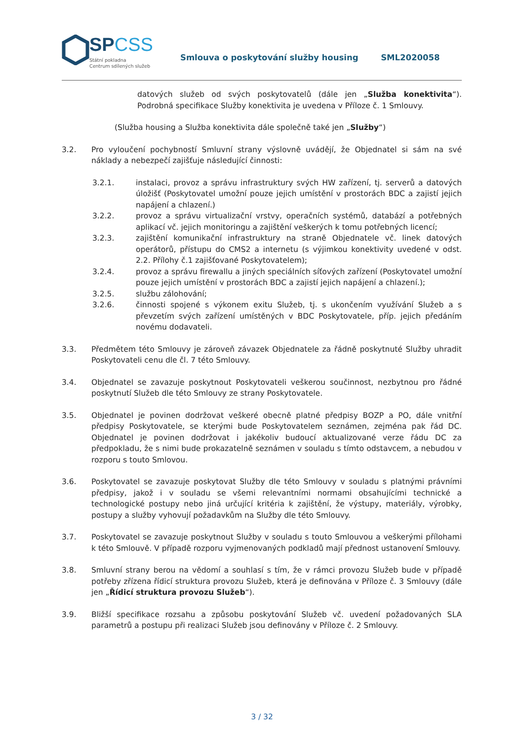SPCSS
Státní pokladna
Centrum sdílených služeb
Smlouva o poskytování služby housing SML2020058
datových služeb od svých poskytovatelů (dále jen „Služba konektivita“). Podrobná specifikace Služby konektivita je uvedena v Příloze č. 1 Smlouvy.
(Služba housing a Služba konektivita dále společně také jen „Služby“)
3.2. Pro vyloučení pochybností Smluvní strany výslovně uvádějí, že Objednatel si sám na své náklady a nebezpečí zajišťuje následující činnosti:
3.2.1. instalaci, provoz a správu infrastruktury svých HW zařízení, tj. serverů a datových úložišť (Poskytovatel umožní pouze jejich umístění v prostorách BDC a zajistí jejich napájení a chlazení.)
3.2.2. provoz a správu virtualizační vrstvy, operačních systémů, databází a potřebných aplikací vč. jejich monitoringu a zajištění veškerých k tomu potřebných licencí;
3.2.3. zajištění komunikační infrastruktury na straně Objednatele vč. linek datových operátorů, přístupu do CMS2 a internetu (s výjimkou konektivity uvedené v odst. 2.2. Přílohy č.1 zajišťované Poskytovatelem);
3.2.4. provoz a správu firewallu a jiných speciálních síťových zařízení (Poskytovatel umožní pouze jejich umístění v prostorách BDC a zajistí jejich napájení a chlazení.);
3.2.5. službu zálohování;
3.2.6. činnosti spojené s výkonem exitu Služeb, tj. s ukončením využívání Služeb a s převzetím svých zařízení umístěných v BDC Poskytovatele, příp. jejich předáním novému dodavateli.
3.3. Předmětem této Smlouvy je zároveň závazek Objednatele za řádně poskytnuté Služby uhradit Poskytovateli cenu dle čl. 7 této Smlouvy.
3.4. Objednatel se zavazuje poskytnout Poskytovateli veškerou součinnost, nezbytnou pro řádné poskytnutí Služeb dle této Smlouvy ze strany Poskytovatele.
3.5. Objednatel je povinen dodržovat veškeré obecně platné předpisy BOZP a PO, dále vnitřní předpisy Poskytovatele, se kterými bude Poskytovatelem seznámen, zejména pak řád DC. Objednatel je povinen dodržovat i jakékoliv budoucí aktualizované verze řádu DC za předpokladu, že s nimi bude prokazatelně seznámen v souladu s tímto odstavcem, a nebudou v rozporu s touto Smlovou.
3.6. Poskytovatel se zavazuje poskytovat Služby dle této Smlouvy v souladu s platnými právními předpisy, jakož i v souladu se všemi relevantními normami obsahujícími technické a technologické postupy nebo jiná určující kritéria k zajištění, že výstupy, materiály, výrobky, postupy a služby vyhovují požadavkům na Služby dle této Smlouvy.
3.7. Poskytovatel se zavazuje poskytnout Služby v souladu s touto Smlouvou a veškerými přílohami k této Smlouvě. V případě rozporu vyjmenovaných podkladů mají přednost ustanovení Smlouvy.
3.8. Smluvní strany berou na vědomí a souhlasí s tím, že v rámci provozu Služeb bude v případě potřeby zřízena řídicí struktura provozu Služeb, která je definována v Příloze č. 3 Smlouvy (dále jen „Řídicí struktura provozu Služeb“).
3.9. Bližší specifikace rozsahu a způsobu poskytování Služeb vč. uvedení požadovaných SLA parametrů a postupu při realizaci Služeb jsou definovány v Příloze č. 2 Smlouvy.
3 / 32